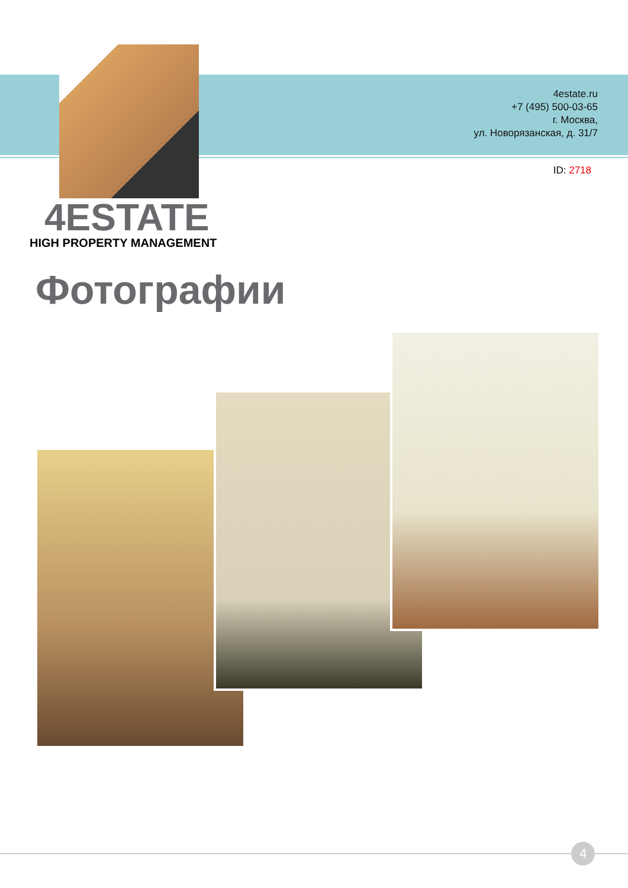4estate.ru
+7 (495) 500-03-65
г. Москва,
ул. Новорязанская, д. 31/7
ID: 2718
4ESTATE
HIGH PROPERTY MANAGEMENT
Фотографии
4